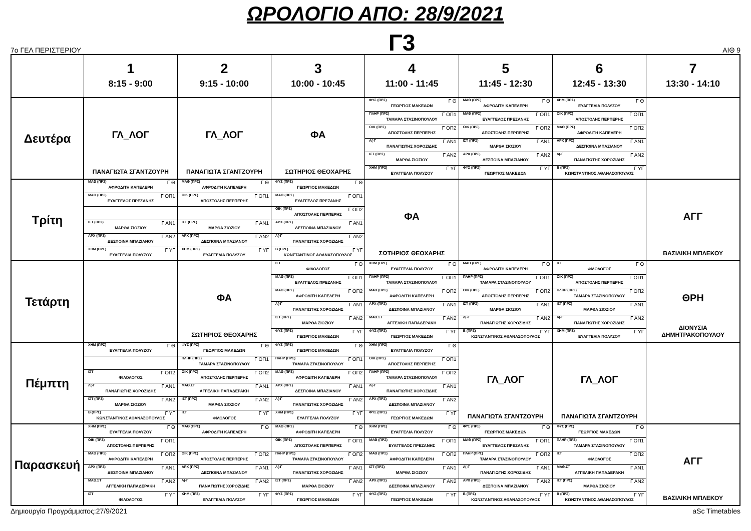ΩΡΟΛΟΓΙΟ ΑΠΟ: 28/9/2021
7ο ΓΕΛ ΠΕΡΙΣΤΕΡΙΟΥ
Γ3
ΑΙΘ 9
| | 1 8:15 - 9:00 | 2 9:15 - 10:00 | 3 10:00 - 10:45 | 4 11:00 - 11:45 | 5 11:45 - 12:30 | 6 12:45 - 13:30 | 7 13:30 - 14:10 |
| --- | --- | --- | --- | --- | --- | --- | --- |
| Δευτέρα | ΓΛ_ΛΟΓ ΠΑΝΑΓΙΩΤΑ ΣΓΑΝΤΖΟΥΡΗ | ΓΛ_ΛΟΓ ΠΑΝΑΓΙΩΤΑ ΣΓΑΝΤΖΟΥΡΗ | ΦΑ ΣΩΤΗΡΙΟΣ ΘΕΟΧΑΡΗΣ | ΦΥΣ (ΠΡΣ) Γ Θ ΓΕΩΡΓΙΟΣ ΜΑΚΕΔΩΝ | ΜΑΘ (ΠΡΣ) Γ Θ ΑΦΡΟΔΙΤΗ ΚΑΠΕΛΕΡΗ | ΧΗΜ (ΠΡΣ) Γ Θ ΕΥΑΓΓΕΛΙΑ ΠΟΛΥΖΟΥ | |
| | | | | ΠΛΗΡ (ΠΡΣ) Γ ΟΠ1 ΤΑΜΑΡΑ ΣΤΑΣΙΝΟΠΟΥΛΟΥ | ΜΑΘ (ΠΡΣ) Γ ΟΠ1 ΕΥΑΓΓΕΛΟΣ ΠΡΕΖΑΝΗΣ | ΟΙΚ (ΠΡΣ) Γ ΟΠ1 ΑΠΟΣΤΟΛΗΣ ΠΕΡΠΕΡΗΣ | |
| | | | | ΟΙΚ (ΠΡΣ) Γ ΟΠ2 ΑΠΟΣΤΟΛΗΣ ΠΕΡΠΕΡΗΣ | ΟΙΚ (ΠΡΣ) Γ ΟΠ2 ΑΠΟΣΤΟΛΗΣ ΠΕΡΠΕΡΗΣ | ΜΑΘ (ΠΡΣ) Γ ΟΠ2 ΑΦΡΟΔΙΤΗ ΚΑΠΕΛΕΡΗ | |
| | | | | Λ(-Γ Γ ΑΝ1 ΠΑΝΑΓΙΩΤΗΣ ΧΟΡΟΖΙΔΗΣ | ΙΣΤ (ΠΡΣ) Γ ΑΝ1 ΜΑΡΘΑ ΣΙΟΖΙΟΥ | ΑΡΧ (ΠΡΣ) Γ ΑΝ1 ΔΕΣΠΟΙΝΑ ΜΠΑΖΙΑΝΟΥ | |
| | | | | ΙΣΤ (ΠΡΣ) Γ ΑΝ2 ΜΑΡΘΑ ΣΙΟΖΙΟΥ | ΑΡΧ (ΠΡΣ) Γ ΑΝ2 ΔΕΣΠΟΙΝΑ ΜΠΑΖΙΑΝΟΥ | Λ(-Γ Γ ΑΝ2 ΠΑΝΑΓΙΩΤΗΣ ΧΟΡΟΖΙΔΗΣ | |
| | | | | ΧΗΜ (ΠΡΣ) Γ ΥΓ ΕΥΑΓΓΕΛΙΑ ΠΟΛΥΖΟΥ | ΦΥΣ (ΠΡΣ) Γ ΥΓ ΓΕΩΡΓΙΟΣ ΜΑΚΕΔΩΝ | Β (ΠΡΣ) Γ ΥΓ ΚΩΝΣΤΑΝΤΙΝΟΣ ΑΘΑΝΑΣΟΠΟΥΛΟΣ | |
| Τρίτη | ΜΑΘ (ΠΡΣ) Γ Θ ΑΦΡΟΔΙΤΗ ΚΑΠΕΛΕΡΗ | ΜΑΘ (ΠΡΣ) Γ Θ ΑΦΡΟΔΙΤΗ ΚΑΠΕΛΕΡΗ | ΦΥΣ (ΠΡΣ) Γ Θ ΓΕΩΡΓΙΟΣ ΜΑΚΕΔΩΝ | ΦΑ ΣΩΤΗΡΙΟΣ ΘΕΟΧΑΡΗΣ | | | ΑΓΓ ΒΑΣΙΛΙΚΗ ΜΠΛΕΚΟΥ |
| | ΜΑΘ (ΠΡΣ) Γ ΟΠ1 ΕΥΑΓΓΕΛΟΣ ΠΡΕΖΑΝΗΣ | ΟΙΚ (ΠΡΣ) Γ ΟΠ1 ΑΠΟΣΤΟΛΗΣ ΠΕΡΠΕΡΗΣ | ΜΑΘ (ΠΡΣ) Γ ΟΠ1 ΕΥΑΓΓΕΛΟΣ ΠΡΕΖΑΝΗΣ | | | | |
| | | | ΟΙΚ (ΠΡΣ) Γ ΟΠ2 ΑΠΟΣΤΟΛΗΣ ΠΕΡΠΕΡΗΣ | | | | |
| | ΙΣΤ (ΠΡΣ) Γ ΑΝ1 ΜΑΡΘΑ ΣΙΟΖΙΟΥ | ΙΣΤ (ΠΡΣ) Γ ΑΝ1 ΜΑΡΘΑ ΣΙΟΖΙΟΥ | ΑΡΧ (ΠΡΣ) Γ ΑΝ1 ΔΕΣΠΟΙΝΑ ΜΠΑΖΙΑΝΟΥ | | | | |
| | ΑΡΧ (ΠΡΣ) Γ ΑΝ2 ΔΕΣΠΟΙΝΑ ΜΠΑΖΙΑΝΟΥ | ΑΡΧ (ΠΡΣ) Γ ΑΝ2 ΔΕΣΠΟΙΝΑ ΜΠΑΖΙΑΝΟΥ | Λ(-Γ Γ ΑΝ2 ΠΑΝΑΓΙΩΤΗΣ ΧΟΡΟΖΙΔΗΣ | | | | |
| | ΧΗΜ (ΠΡΣ) Γ ΥΓ ΕΥΑΓΓΕΛΙΑ ΠΟΛΥΖΟΥ | ΧΗΜ (ΠΡΣ) Γ ΥΓ ΕΥΑΓΓΕΛΙΑ ΠΟΛΥΖΟΥ | Β (ΠΡΣ) Γ ΥΓ ΚΩΝΣΤΑΝΤΙΝΟΣ ΑΘΑΝΑΣΟΠΟΥΛΟΣ | | | | |
| Τετάρτη | | ΦΑ ΣΩΤΗΡΙΟΣ ΘΕΟΧΑΡΗΣ | ΙΣΤ Γ Θ ΦΙΛΟΛΟΓΟΣ | ΧΗΜ (ΠΡΣ) Γ Θ ΕΥΑΓΓΕΛΙΑ ΠΟΛΥΖΟΥ | ΜΑΘ (ΠΡΣ) Γ Θ ΑΦΡΟΔΙΤΗ ΚΑΠΕΛΕΡΗ | ΙΣΤ Γ Θ ΦΙΛΟΛΟΓΟΣ | ΘΡΗ ΔΙΟΝΥΣΙΑ ΔΗΜΗΤΡΑΚΟΠΟΥΛΟΥ |
| | | | ΜΑΘ (ΠΡΣ) Γ ΟΠ1 ΕΥΑΓΓΕΛΟΣ ΠΡΕΖΑΝΗΣ | ΠΛΗΡ (ΠΡΣ) Γ ΟΠ1 ΤΑΜΑΡΑ ΣΤΑΣΙΝΟΠΟΥΛΟΥ | ΠΛΗΡ (ΠΡΣ) Γ ΟΠ1 ΤΑΜΑΡΑ ΣΤΑΣΙΝΟΠΟΥΛΟΥ | ΟΙΚ (ΠΡΣ) Γ ΟΠ1 ΑΠΟΣΤΟΛΗΣ ΠΕΡΠΕΡΗΣ | |
| | | | ΜΑΘ (ΠΡΣ) Γ ΟΠ2 ΑΦΡΟΔΙΤΗ ΚΑΠΕΛΕΡΗ | ΜΑΘ (ΠΡΣ) Γ ΟΠ2 ΑΦΡΟΔΙΤΗ ΚΑΠΕΛΕΡΗ | ΟΙΚ (ΠΡΣ) Γ ΟΠ2 ΑΠΟΣΤΟΛΗΣ ΠΕΡΠΕΡΗΣ | ΠΛΗΡ (ΠΡΣ) Γ ΟΠ2 ΤΑΜΑΡΑ ΣΤΑΣΙΝΟΠΟΥΛΟΥ | |
| | | | Λ(-Γ Γ ΑΝ1 ΠΑΝΑΓΙΩΤΗΣ ΧΟΡΟΖΙΔΗΣ | ΑΡΧ (ΠΡΣ) Γ ΑΝ1 ΔΕΣΠΟΙΝΑ ΜΠΑΖΙΑΝΟΥ | ΙΣΤ (ΠΡΣ) Γ ΑΝ1 ΜΑΡΘΑ ΣΙΟΖΙΟΥ | ΙΣΤ (ΠΡΣ) Γ ΑΝ1 ΜΑΡΘΑ ΣΙΟΖΙΟΥ | |
| | | | ΙΣΤ (ΠΡΣ) Γ ΑΝ2 ΜΑΡΘΑ ΣΙΟΖΙΟΥ | ΜΑΘ.ΣΤ Γ ΑΝ2 ΑΓΓΕΛΙΚΗ ΠΑΠΑΔΕΡΑΚΗ | Λ(-Γ Γ ΑΝ2 ΠΑΝΑΓΙΩΤΗΣ ΧΟΡΟΖΙΔΗΣ | Λ(-Γ Γ ΑΝ2 ΠΑΝΑΓΙΩΤΗΣ ΧΟΡΟΖΙΔΗΣ | |
| | | | ΦΥΣ (ΠΡΣ) Γ ΥΓ ΓΕΩΡΓΙΟΣ ΜΑΚΕΔΩΝ | ΦΥΣ (ΠΡΣ) Γ ΥΓ ΓΕΩΡΓΙΟΣ ΜΑΚΕΔΩΝ | Β (ΠΡΣ) Γ ΥΓ ΚΩΝΣΤΑΝΤΙΝΟΣ ΑΘΑΝΑΣΟΠΟΥΛΟΣ | ΧΗΜ (ΠΡΣ) Γ ΥΓ ΕΥΑΓΓΕΛΙΑ ΠΟΛΥΖΟΥ | |
| Πέμπτη | ΧΗΜ (ΠΡΣ) Γ Θ ΕΥΑΓΓΕΛΙΑ ΠΟΛΥΖΟΥ | ΦΥΣ (ΠΡΣ) Γ Θ ΓΕΩΡΓΙΟΣ ΜΑΚΕΔΩΝ | ΦΥΣ (ΠΡΣ) Γ Θ ΓΕΩΡΓΙΟΣ ΜΑΚΕΔΩΝ | ΧΗΜ (ΠΡΣ) Γ Θ ΕΥΑΓΓΕΛΙΑ ΠΟΛΥΖΟΥ | ΓΛ_ΛΟΓ ΠΑΝΑΓΙΩΤΑ ΣΓΑΝΤΖΟΥΡΗ | ΓΛ_ΛΟΓ ΠΑΝΑΓΙΩΤΑ ΣΓΑΝΤΖΟΥΡΗ | |
| | | ΠΛΗΡ (ΠΡΣ) Γ ΟΠ1 ΤΑΜΑΡΑ ΣΤΑΣΙΝΟΠΟΥΛΟΥ | ΠΛΗΡ (ΠΡΣ) Γ ΟΠ1 ΤΑΜΑΡΑ ΣΤΑΣΙΝΟΠΟΥΛΟΥ | ΟΙΚ (ΠΡΣ) Γ ΟΠ1 ΑΠΟΣΤΟΛΗΣ ΠΕΡΠΕΡΗΣ | | | |
| | ΙΣΤ Γ ΟΠ2 ΦΙΛΟΛΟΓΟΣ | ΟΙΚ (ΠΡΣ) Γ ΟΠ2 ΑΠΟΣΤΟΛΗΣ ΠΕΡΠΕΡΗΣ | ΜΑΘ (ΠΡΣ) Γ ΟΠ2 ΑΦΡΟΔΙΤΗ ΚΑΠΕΛΕΡΗ | ΠΛΗΡ (ΠΡΣ) Γ ΟΠ2 ΤΑΜΑΡΑ ΣΤΑΣΙΝΟΠΟΥΛΟΥ | | | |
| | Λ(-Γ Γ ΑΝ1 ΠΑΝΑΓΙΩΤΗΣ ΧΟΡΟΖΙΔΗΣ | ΜΑΘ.ΣΤ Γ ΑΝ1 ΑΓΓΕΛΙΚΗ ΠΑΠΑΔΕΡΑΚΗ | ΑΡΧ (ΠΡΣ) Γ ΑΝ1 ΔΕΣΠΟΙΝΑ ΜΠΑΖΙΑΝΟΥ | Λ(-Γ Γ ΑΝ1 ΠΑΝΑΓΙΩΤΗΣ ΧΟΡΟΖΙΔΗΣ | | | |
| | ΙΣΤ (ΠΡΣ) Γ ΑΝ2 ΜΑΡΘΑ ΣΙΟΖΙΟΥ | ΙΣΤ (ΠΡΣ) Γ ΑΝ2 ΜΑΡΘΑ ΣΙΟΖΙΟΥ | Λ(-Γ Γ ΑΝ2 ΠΑΝΑΓΙΩΤΗΣ ΧΟΡΟΖΙΔΗΣ | ΑΡΧ (ΠΡΣ) Γ ΑΝ2 ΔΕΣΠΟΙΝΑ ΜΠΑΖΙΑΝΟΥ | | | |
| | Β (ΠΡΣ) Γ ΥΓ ΚΩΝΣΤΑΝΤΙΝΟΣ ΑΘΑΝΑΣΟΠΟΥΛΟΣ | ΙΣΤ Γ ΥΓ ΦΙΛΟΛΟΓΟΣ | ΧΗΜ (ΠΡΣ) Γ ΥΓ ΕΥΑΓΓΕΛΙΑ ΠΟΛΥΖΟΥ | ΦΥΣ (ΠΡΣ) Γ ΥΓ ΓΕΩΡΓΙΟΣ ΜΑΚΕΔΩΝ | | | |
| Παρασκευή | ΧΗΜ (ΠΡΣ) Γ Θ ΕΥΑΓΓΕΛΙΑ ΠΟΛΥΖΟΥ | ΜΑΘ (ΠΡΣ) Γ Θ ΑΦΡΟΔΙΤΗ ΚΑΠΕΛΕΡΗ | ΜΑΘ (ΠΡΣ) Γ Θ ΑΦΡΟΔΙΤΗ ΚΑΠΕΛΕΡΗ | ΧΗΜ (ΠΡΣ) Γ Θ ΕΥΑΓΓΕΛΙΑ ΠΟΛΥΖΟΥ | ΦΥΣ (ΠΡΣ) Γ Θ ΓΕΩΡΓΙΟΣ ΜΑΚΕΔΩΝ | ΦΥΣ (ΠΡΣ) Γ Θ ΓΕΩΡΓΙΟΣ ΜΑΚΕΔΩΝ | ΑΓΓ ΒΑΣΙΛΙΚΗ ΜΠΛΕΚΟΥ |
| | ΟΙΚ (ΠΡΣ) Γ ΟΠ1 ΑΠΟΣΤΟΛΗΣ ΠΕΡΠΕΡΗΣ | | ΟΙΚ (ΠΡΣ) Γ ΟΠ1 ΑΠΟΣΤΟΛΗΣ ΠΕΡΠΕΡΗΣ | ΜΑΘ (ΠΡΣ) Γ ΟΠ1 ΕΥΑΓΓΕΛΟΣ ΠΡΕΖΑΝΗΣ | ΜΑΘ (ΠΡΣ) Γ ΟΠ1 ΕΥΑΓΓΕΛΟΣ ΠΡΕΖΑΝΗΣ | ΠΛΗΡ (ΠΡΣ) Γ ΟΠ1 ΤΑΜΑΡΑ ΣΤΑΣΙΝΟΠΟΥΛΟΥ | |
| | ΜΑΘ (ΠΡΣ) Γ ΟΠ2 ΑΦΡΟΔΙΤΗ ΚΑΠΕΛΕΡΗ | ΟΙΚ (ΠΡΣ) Γ ΟΠ2 ΑΠΟΣΤΟΛΗΣ ΠΕΡΠΕΡΗΣ | ΠΛΗΡ (ΠΡΣ) Γ ΟΠ2 ΤΑΜΑΡΑ ΣΤΑΣΙΝΟΠΟΥΛΟΥ | ΜΑΘ (ΠΡΣ) Γ ΟΠ2 ΑΦΡΟΔΙΤΗ ΚΑΠΕΛΕΡΗ | ΠΛΗΡ (ΠΡΣ) Γ ΟΠ2 ΤΑΜΑΡΑ ΣΤΑΣΙΝΟΠΟΥΛΟΥ | ΙΣΤ Γ ΟΠ2 ΦΙΛΟΛΟΓΟΣ | |
| | ΑΡΧ (ΠΡΣ) Γ ΑΝ1 ΔΕΣΠΟΙΝΑ ΜΠΑΖΙΑΝΟΥ | ΑΡΧ (ΠΡΣ) Γ ΑΝ1 ΔΕΣΠΟΙΝΑ ΜΠΑΖΙΑΝΟΥ | Λ(-Γ Γ ΑΝ1 ΠΑΝΑΓΙΩΤΗΣ ΧΟΡΟΖΙΔΗΣ | ΙΣΤ (ΠΡΣ) Γ ΑΝ1 ΜΑΡΘΑ ΣΙΟΖΙΟΥ | Λ(-Γ Γ ΑΝ1 ΠΑΝΑΓΙΩΤΗΣ ΧΟΡΟΖΙΔΗΣ | ΜΑΘ.ΣΤ Γ ΑΝ1 ΑΓΓΕΛΙΚΗ ΠΑΠΑΔΕΡΑΚΗ | |
| | ΜΑΘ.ΣΤ Γ ΑΝ2 ΑΓΓΕΛΙΚΗ ΠΑΠΑΔΕΡΑΚΗ | Λ(-Γ Γ ΑΝ2 ΠΑΝΑΓΙΩΤΗΣ ΧΟΡΟΖΙΔΗΣ | ΙΣΤ (ΠΡΣ) Γ ΑΝ2 ΜΑΡΘΑ ΣΙΟΖΙΟΥ | ΑΡΧ (ΠΡΣ) Γ ΑΝ2 ΔΕΣΠΟΙΝΑ ΜΠΑΖΙΑΝΟΥ | ΑΡΧ (ΠΡΣ) Γ ΑΝ2 ΔΕΣΠΟΙΝΑ ΜΠΑΖΙΑΝΟΥ | ΙΣΤ (ΠΡΣ) Γ ΑΝ2 ΜΑΡΘΑ ΣΙΟΖΙΟΥ | |
| | ΙΣΤ Γ ΥΓ ΦΙΛΟΛΟΓΟΣ | ΧΗΜ (ΠΡΣ) Γ ΥΓ ΕΥΑΓΓΕΛΙΑ ΠΟΛΥΖΟΥ | ΦΥΣ (ΠΡΣ) Γ ΥΓ ΓΕΩΡΓΙΟΣ ΜΑΚΕΔΩΝ | ΦΥΣ (ΠΡΣ) Γ ΥΓ ΓΕΩΡΓΙΟΣ ΜΑΚΕΔΩΝ | Β (ΠΡΣ) Γ ΥΓ ΚΩΝΣΤΑΝΤΙΝΟΣ ΑΘΑΝΑΣΟΠΟΥΛΟΣ | Β (ΠΡΣ) Γ ΥΓ ΚΩΝΣΤΑΝΤΙΝΟΣ ΑΘΑΝΑΣΟΠΟΥΛΟΣ | |
Δημιουργία Προγράμματος:27/9/2021 aSc Timetables